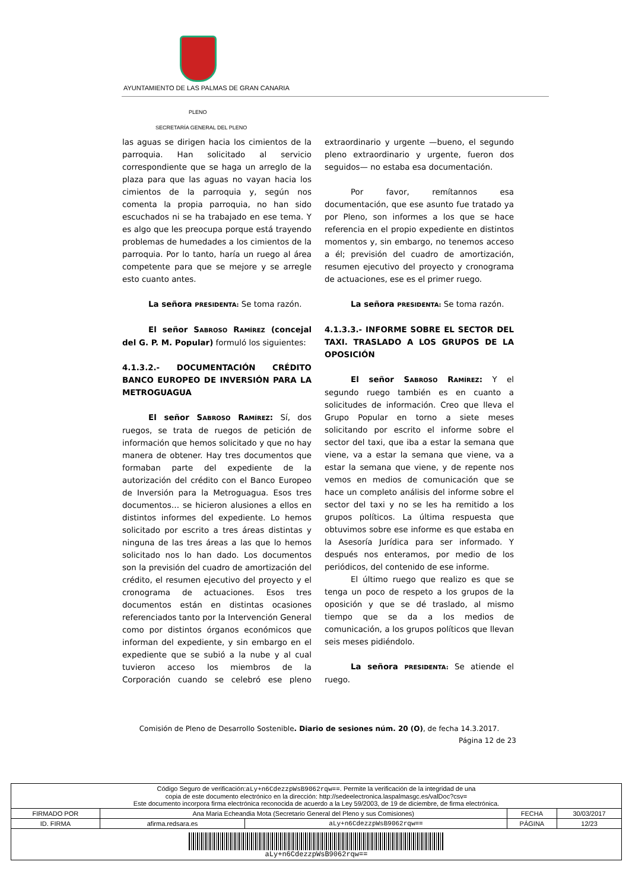AYUNTAMIENTO DE LAS PALMAS DE GRAN CANARIA
PLENO
SECRETARÍA GENERAL DEL PLENO
las aguas se dirigen hacia los cimientos de la parroquia. Han solicitado al servicio correspondiente que se haga un arreglo de la plaza para que las aguas no vayan hacia los cimientos de la parroquia y, según nos comenta la propia parroquia, no han sido escuchados ni se ha trabajado en ese tema. Y es algo que les preocupa porque está trayendo problemas de humedades a los cimientos de la parroquia. Por lo tanto, haría un ruego al área competente para que se mejore y se arregle esto cuanto antes.
La señora PRESIDENTA: Se toma razón.
El señor SABROSO RAMÍREZ (concejal del G. P. M. Popular) formuló los siguientes:
4.1.3.2.- DOCUMENTACIÓN CRÉDITO BANCO EUROPEO DE INVERSIÓN PARA LA METROGUAGUA
El señor SABROSO RAMÍREZ: Sí, dos ruegos, se trata de ruegos de petición de información que hemos solicitado y que no hay manera de obtener. Hay tres documentos que formaban parte del expediente de la autorización del crédito con el Banco Europeo de Inversión para la Metroguagua. Esos tres documentos… se hicieron alusiones a ellos en distintos informes del expediente. Lo hemos solicitado por escrito a tres áreas distintas y ninguna de las tres áreas a las que lo hemos solicitado nos lo han dado. Los documentos son la previsión del cuadro de amortización del crédito, el resumen ejecutivo del proyecto y el cronograma de actuaciones. Esos tres documentos están en distintas ocasiones referenciados tanto por la Intervención General como por distintos órganos económicos que informan del expediente, y sin embargo en el expediente que se subió a la nube y al cual tuvieron acceso los miembros de la Corporación cuando se celebró ese pleno extraordinario y urgente —bueno, el segundo pleno extraordinario y urgente, fueron dos seguidos— no estaba esa documentación.
Por favor, remítannos esa documentación, que ese asunto fue tratado ya por Pleno, son informes a los que se hace referencia en el propio expediente en distintos momentos y, sin embargo, no tenemos acceso a él; previsión del cuadro de amortización, resumen ejecutivo del proyecto y cronograma de actuaciones, ese es el primer ruego.
La señora PRESIDENTA: Se toma razón.
4.1.3.3.- INFORME SOBRE EL SECTOR DEL TAXI. TRASLADO A LOS GRUPOS DE LA OPOSICIÓN
El señor SABROSO RAMÍREZ: Y el segundo ruego también es en cuanto a solicitudes de información. Creo que lleva el Grupo Popular en torno a siete meses solicitando por escrito el informe sobre el sector del taxi, que iba a estar la semana que viene, va a estar la semana que viene, va a estar la semana que viene, y de repente nos vemos en medios de comunicación que se hace un completo análisis del informe sobre el sector del taxi y no se les ha remitido a los grupos políticos. La última respuesta que obtuvimos sobre ese informe es que estaba en la Asesoría Jurídica para ser informado. Y después nos enteramos, por medio de los periódicos, del contenido de ese informe.
El último ruego que realizo es que se tenga un poco de respeto a los grupos de la oposición y que se dé traslado, al mismo tiempo que se da a los medios de comunicación, a los grupos políticos que llevan seis meses pidiéndolo.
La señora PRESIDENTA: Se atiende el ruego.
Comisión de Pleno de Desarrollo Sostenible. Diario de sesiones núm. 20 (O), de fecha 14.3.2017.
Página 12 de 23
| Código Seguro de verificación: aLy+n6CdezzpWsB9062rqw== . Permite la verificación de la integridad de una copia de este documento electrónico en la dirección: http://sedeelectronica.laspalmasgc.es/valDoc?csv= Este documento incorpora firma electrónica reconocida de acuerdo a la Ley 59/2003, de 19 de diciembre, de firma electrónica. | | | | |
| FIRMADO POR | Ana Maria Echeandia Mota (Secretario General del Pleno y sus Comisiones) | | FECHA | 30/03/2017 |
| ID. FIRMA | afirma.redsara.es | aLy+n6CdezzpWsB9062rqw== | PÁGINA | 12/23 |
| aLy+n6CdezzpWsB9062rqw== | | | | |